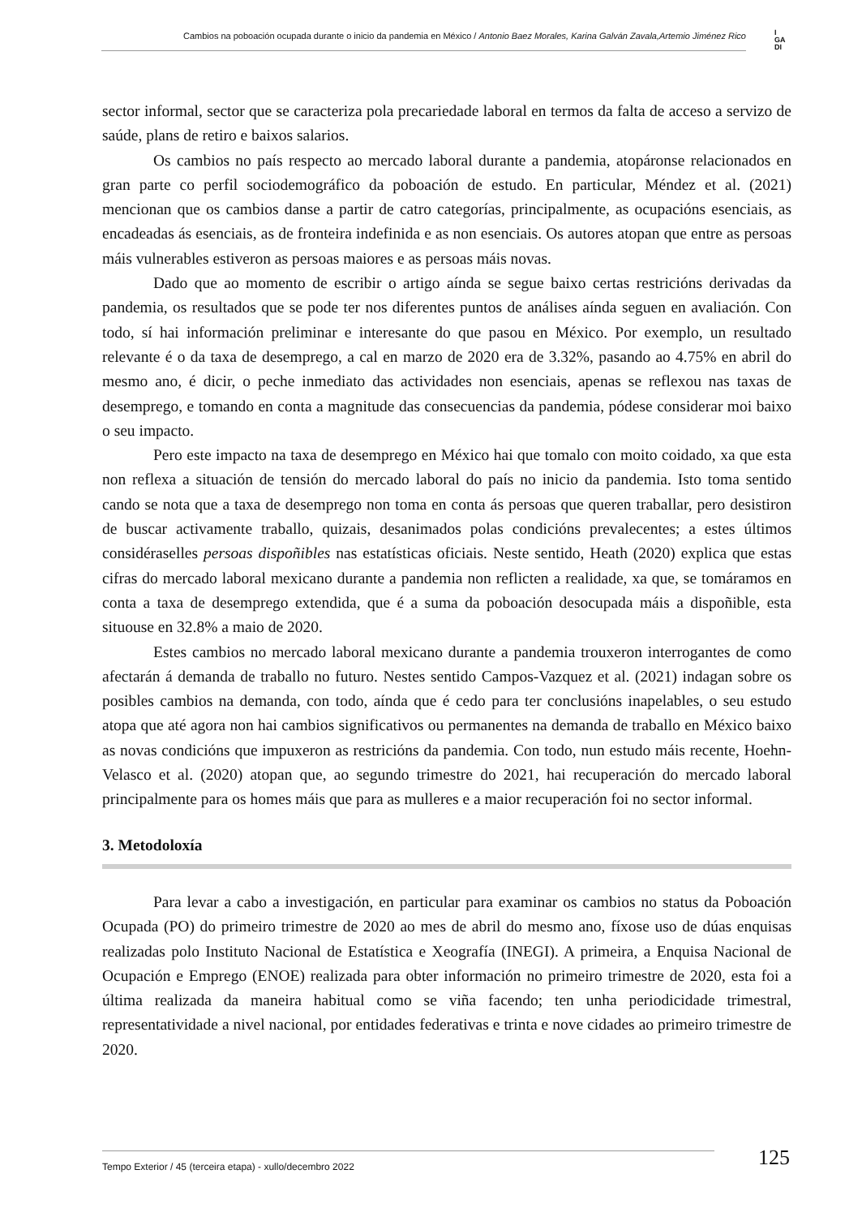Cambios na poboación ocupada durante o inicio da pandemia en México / Antonio Baez Morales, Karina Galván Zavala,Artemio Jiménez Rico
I
GA
DI
sector informal, sector que se caracteriza pola precariedade laboral en termos da falta de acceso a servizo de saúde, plans de retiro e baixos salarios.
Os cambios no país respecto ao mercado laboral durante a pandemia, atopáronse relacionados en gran parte co perfil sociodemográfico da poboación de estudo. En particular, Méndez et al. (2021) mencionan que os cambios danse a partir de catro categorías, principalmente, as ocupacións esenciais, as encadeadas ás esenciais, as de fronteira indefinida e as non esenciais. Os autores atopan que entre as persoas máis vulnerables estiveron as persoas maiores e as persoas máis novas.
Dado que ao momento de escribir o artigo aínda se segue baixo certas restricións derivadas da pandemia, os resultados que se pode ter nos diferentes puntos de análises aínda seguen en avaliación. Con todo, sí hai información preliminar e interesante do que pasou en México. Por exemplo, un resultado relevante é o da taxa de desemprego, a cal en marzo de 2020 era de 3.32%, pasando ao 4.75% en abril do mesmo ano, é dicir, o peche inmediato das actividades non esenciais, apenas se reflexou nas taxas de desemprego, e tomando en conta a magnitude das consecuencias da pandemia, pódese considerar moi baixo o seu impacto.
Pero este impacto na taxa de desemprego en México hai que tomalo con moito coidado, xa que esta non reflexa a situación de tensión do mercado laboral do país no inicio da pandemia. Isto toma sentido cando se nota que a taxa de desemprego non toma en conta ás persoas que queren traballar, pero desistiron de buscar activamente traballo, quizais, desanimados polas condicións prevalecentes; a estes últimos considéraselles persoas dispoñibles nas estatísticas oficiais. Neste sentido, Heath (2020) explica que estas cifras do mercado laboral mexicano durante a pandemia non reflicten a realidade, xa que, se tomáramos en conta a taxa de desemprego extendida, que é a suma da poboación desocupada máis a dispoñible, esta situouse en 32.8% a maio de 2020.
Estes cambios no mercado laboral mexicano durante a pandemia trouxeron interrogantes de como afectarán á demanda de traballo no futuro. Nestes sentido Campos-Vazquez et al. (2021) indagan sobre os posibles cambios na demanda, con todo, aínda que é cedo para ter conclusións inapelables, o seu estudo atopa que até agora non hai cambios significativos ou permanentes na demanda de traballo en México baixo as novas condicións que impuxeron as restricións da pandemia. Con todo, nun estudo máis recente, Hoehn-Velasco et al. (2020) atopan que, ao segundo trimestre do 2021, hai recuperación do mercado laboral principalmente para os homes máis que para as mulleres e a maior recuperación foi no sector informal.
3. Metodoloxía
Para levar a cabo a investigación, en particular para examinar os cambios no status da Poboación Ocupada (PO) do primeiro trimestre de 2020 ao mes de abril do mesmo ano, fíxose uso de dúas enquisas realizadas polo Instituto Nacional de Estatística e Xeografía (INEGI). A primeira, a Enquisa Nacional de Ocupación e Emprego (ENOE) realizada para obter información no primeiro trimestre de 2020, esta foi a última realizada da maneira habitual como se viña facendo; ten unha periodicidade trimestral, representatividade a nivel nacional, por entidades federativas e trinta e nove cidades ao primeiro trimestre de 2020.
Tempo Exterior / 45 (terceira etapa) - xullo/decembro 2022 125